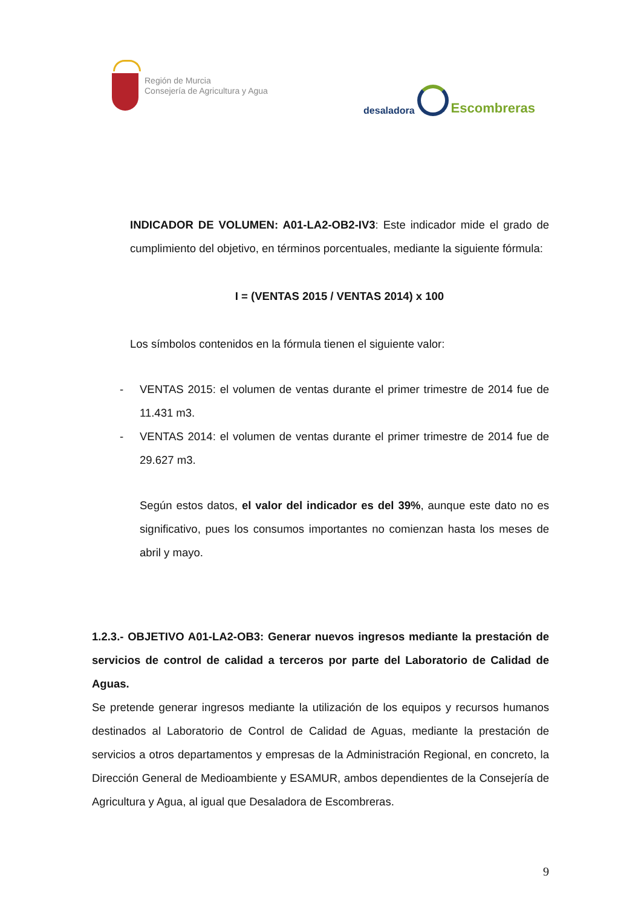Región de Murcia
Consejería de Agricultura y Agua
desaladora
Escombreras
INDICADOR DE VOLUMEN: A01-LA2-OB2-IV3: Este indicador mide el grado de cumplimiento del objetivo, en términos porcentuales, mediante la siguiente fórmula:
I = (VENTAS 2015 / VENTAS 2014) x 100
Los símbolos contenidos en la fórmula tienen el siguiente valor:
- VENTAS 2015: el volumen de ventas durante el primer trimestre de 2014 fue de 11.431 m3.
- VENTAS 2014: el volumen de ventas durante el primer trimestre de 2014 fue de 29.627 m3.
Según estos datos, el valor del indicador es del 39%, aunque este dato no es significativo, pues los consumos importantes no comienzan hasta los meses de abril y mayo.
1.2.3.- OBJETIVO A01-LA2-OB3: Generar nuevos ingresos mediante la prestación de servicios de control de calidad a terceros por parte del Laboratorio de Calidad de Aguas.
Se pretende generar ingresos mediante la utilización de los equipos y recursos humanos destinados al Laboratorio de Control de Calidad de Aguas, mediante la prestación de servicios a otros departamentos y empresas de la Administración Regional, en concreto, la Dirección General de Medioambiente y ESAMUR, ambos dependientes de la Consejería de Agricultura y Agua, al igual que Desaladora de Escombreras.
9